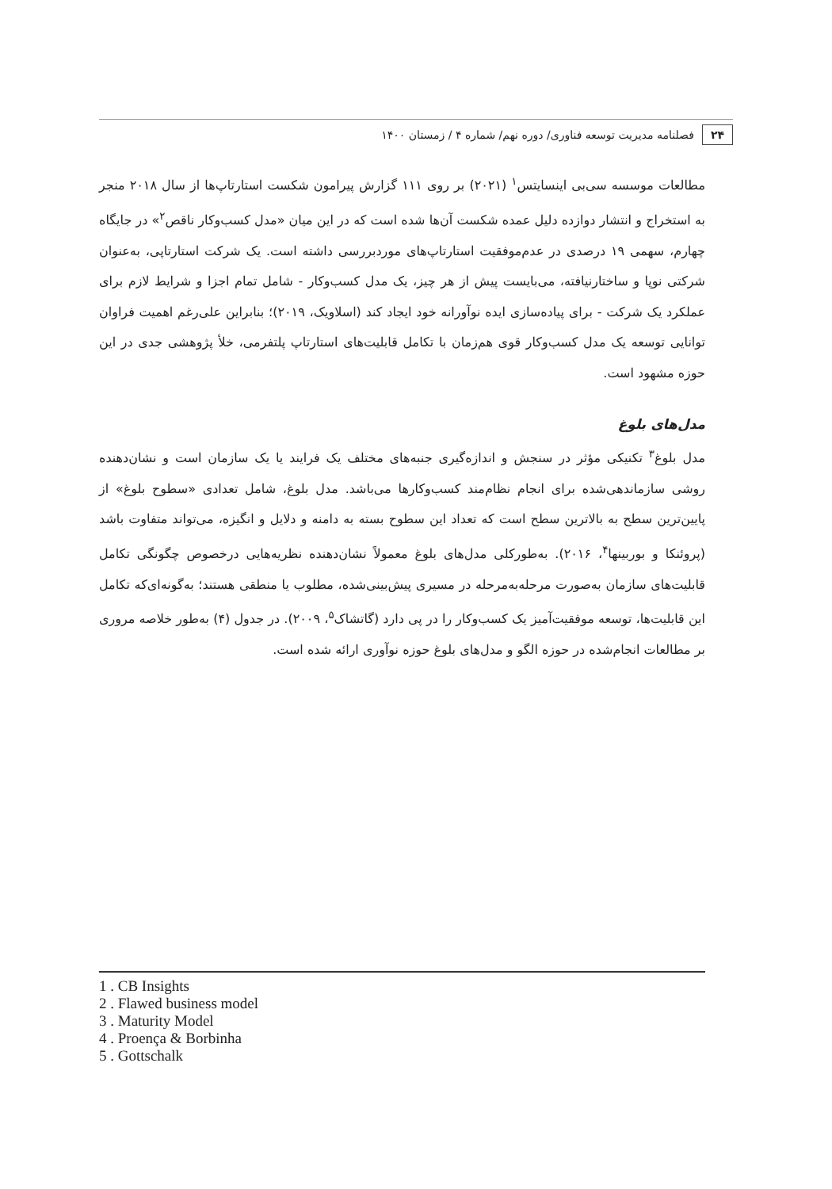۲۴ فصلنامه مدیریت توسعه فناوری/ دوره نهم/ شماره ۴ / زمستان ۱۴۰۰
مطالعات موسسه سی‌بی اینسایتس<sup>۱</sup> (۲۰۲۱) بر روی ۱۱۱ گزارش پیرامون شکست استارتاپ‌ها از سال ۲۰۱۸ منجر به استخراج و انتشار دوازده دلیل عمده شکست آن‌ها شده است که در این میان «مدل کسب‌وکار ناقص<sup>۲</sup>» در جایگاه چهارم، سهمی ۱۹ درصدی در عدم‌موفقیت استارتاپ‌های موردبررسی داشته است. یک شرکت استارتاپی، به‌عنوان شرکتی نوپا و ساختارنیافته، می‌بایست پیش از هر چیز، یک مدل کسب‌وکار - شامل تمام اجزا و شرایط لازم برای عملکرد یک شرکت - برای پیاده‌سازی ایده نوآورانه خود ایجاد کند (اسلاویک، ۲۰۱۹)؛ بنابراین علی‌رغم اهمیت فراوان توانایی توسعه یک مدل کسب‌وکار قوی هم‌زمان با تکامل قابلیت‌های استارتاپ پلتفرمی، خلأ پژوهشی جدی در این حوزه مشهود است.
مدل‌های بلوغ
مدل بلوغ<sup>۳</sup> تکنیکی مؤثر در سنجش و اندازه‌گیری جنبه‌های مختلف یک فرایند یا یک سازمان است و نشان‌دهنده روشی سازماندهی‌شده برای انجام نظام‌مند کسب‌وکارها می‌باشد. مدل بلوغ، شامل تعدادی «سطوح بلوغ» از پایین‌ترین سطح به بالاترین سطح است که تعداد این سطوح بسته به دامنه و دلایل و انگیزه، می‌تواند متفاوت باشد (پروئنکا و بوربینها<sup>۴</sup>، ۲۰۱۶). به‌طورکلی مدل‌های بلوغ معمولاً نشان‌دهنده نظریه‌هایی درخصوص چگونگی تکامل قابلیت‌های سازمان به‌صورت مرحله‌به‌مرحله در مسیری پیش‌بینی‌شده، مطلوب یا منطقی هستند؛ به‌گونه‌ای‌که تکامل این قابلیت‌ها، توسعه موفقیت‌آمیز یک کسب‌وکار را در پی دارد (گاتشاک<sup>۵</sup>، ۲۰۰۹). در جدول (۴) به‌طور خلاصه مروری بر مطالعات انجام‌شده در حوزه الگو و مدل‌های بلوغ حوزه نوآوری ارائه شده است.
1 . CB Insights
2 . Flawed business model
3 . Maturity Model
4 . Proença & Borbinha
5 . Gottschalk